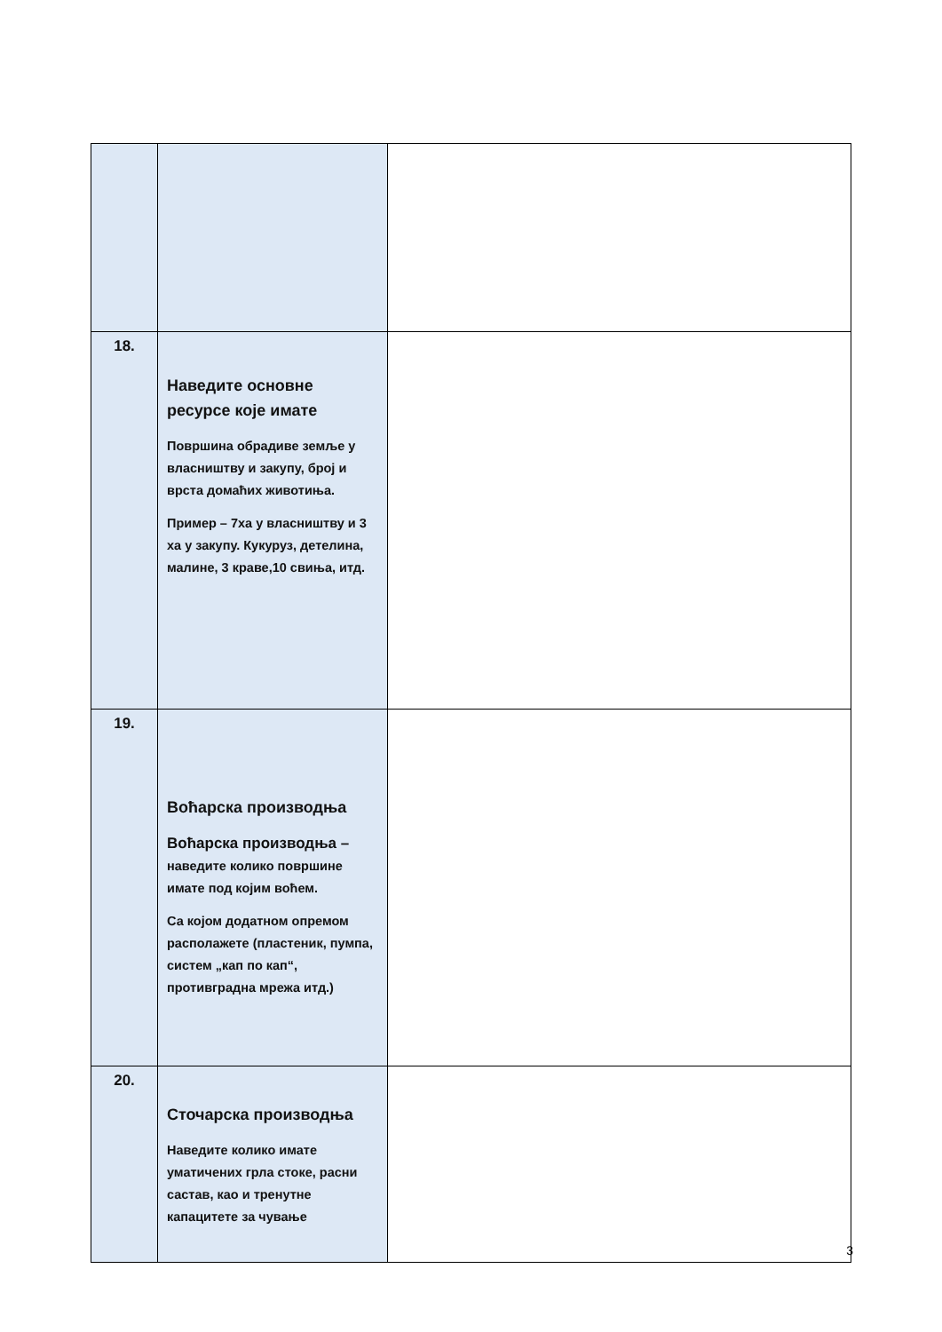| 18. | Наведите основне ресурсе које имате Површина обрадиве земље у власништву и закупу, број и врста домаћих животиња. Пример – 7ха у власништву и 3 ха у закупу. Кукуруз, детелина, малине, 3 краве,10 свиња, итд. | |
| 19. | Воћарска производња Воћарска производња – наведите колико површине имате под којим воћем. Са којом додатном опремом располажете (пластеник, пумпа, систем „кап по кап“, противградна мрежа итд.) | |
| 20. | Сточарска производња Наведите колико имате уматичених грла стоке, расни састав, као и тренутне капацитете за чување | |
3